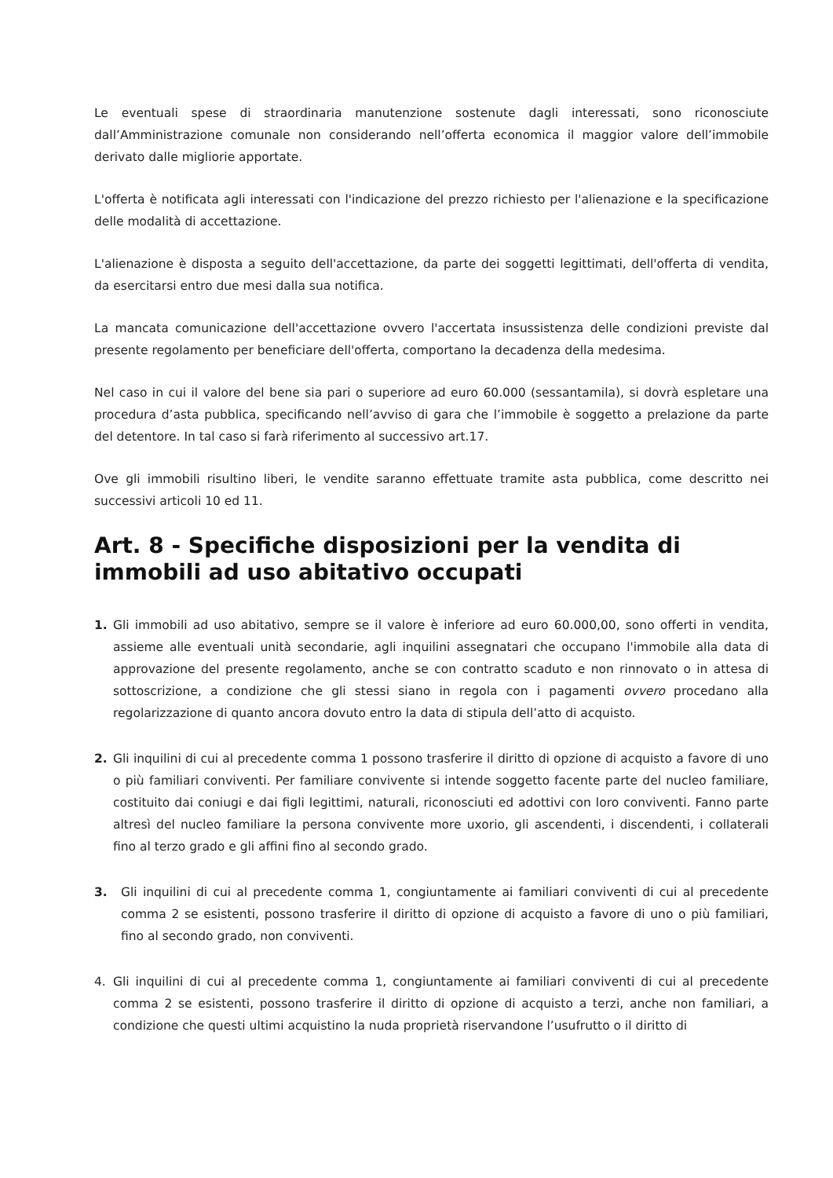Le eventuali spese di straordinaria manutenzione sostenute dagli interessati, sono riconosciute dall’Amministrazione comunale non considerando nell’offerta economica il maggior valore dell’immobile derivato dalle migliorie apportate.
L'offerta è notificata agli interessati con l'indicazione del prezzo richiesto per l'alienazione e la specificazione delle modalità di accettazione.
L'alienazione è disposta a seguito dell'accettazione, da parte dei soggetti legittimati, dell'offerta di vendita, da esercitarsi entro due mesi dalla sua notifica.
La mancata comunicazione dell'accettazione ovvero l'accertata insussistenza delle condizioni previste dal presente regolamento per beneficiare dell'offerta, comportano la decadenza della medesima.
Nel caso in cui il valore del bene sia pari o superiore ad euro 60.000 (sessantamila), si dovrà espletare una procedura d’asta pubblica, specificando nell’avviso di gara che l’immobile è soggetto a prelazione da parte del detentore. In tal caso si farà riferimento al successivo art.17.
Ove gli immobili risultino liberi, le vendite saranno effettuate tramite asta pubblica, come descritto nei successivi articoli 10 ed 11.
Art. 8 - Specifiche disposizioni per la vendita di immobili ad uso abitativo occupati
1. Gli immobili ad uso abitativo, sempre se il valore è inferiore ad euro 60.000,00, sono offerti in vendita, assieme alle eventuali unità secondarie, agli inquilini assegnatari che occupano l'immobile alla data di approvazione del presente regolamento, anche se con contratto scaduto e non rinnovato o in attesa di sottoscrizione, a condizione che gli stessi siano in regola con i pagamenti ovvero procedano alla regolarizzazione di quanto ancora dovuto entro la data di stipula dell’atto di acquisto.
2. Gli inquilini di cui al precedente comma 1 possono trasferire il diritto di opzione di acquisto a favore di uno o più familiari conviventi. Per familiare convivente si intende soggetto facente parte del nucleo familiare, costituito dai coniugi e dai figli legittimi, naturali, riconosciuti ed adottivi con loro conviventi. Fanno parte altresì del nucleo familiare la persona convivente more uxorio, gli ascendenti, i discendenti, i collaterali fino al terzo grado e gli affini fino al secondo grado.
3. Gli inquilini di cui al precedente comma 1, congiuntamente ai familiari conviventi di cui al precedente comma 2 se esistenti, possono trasferire il diritto di opzione di acquisto a favore di uno o più familiari, fino al secondo grado, non conviventi.
4. Gli inquilini di cui al precedente comma 1, congiuntamente ai familiari conviventi di cui al precedente comma 2 se esistenti, possono trasferire il diritto di opzione di acquisto a terzi, anche non familiari, a condizione che questi ultimi acquistino la nuda proprietà riservandone l’usufrutto o il diritto di